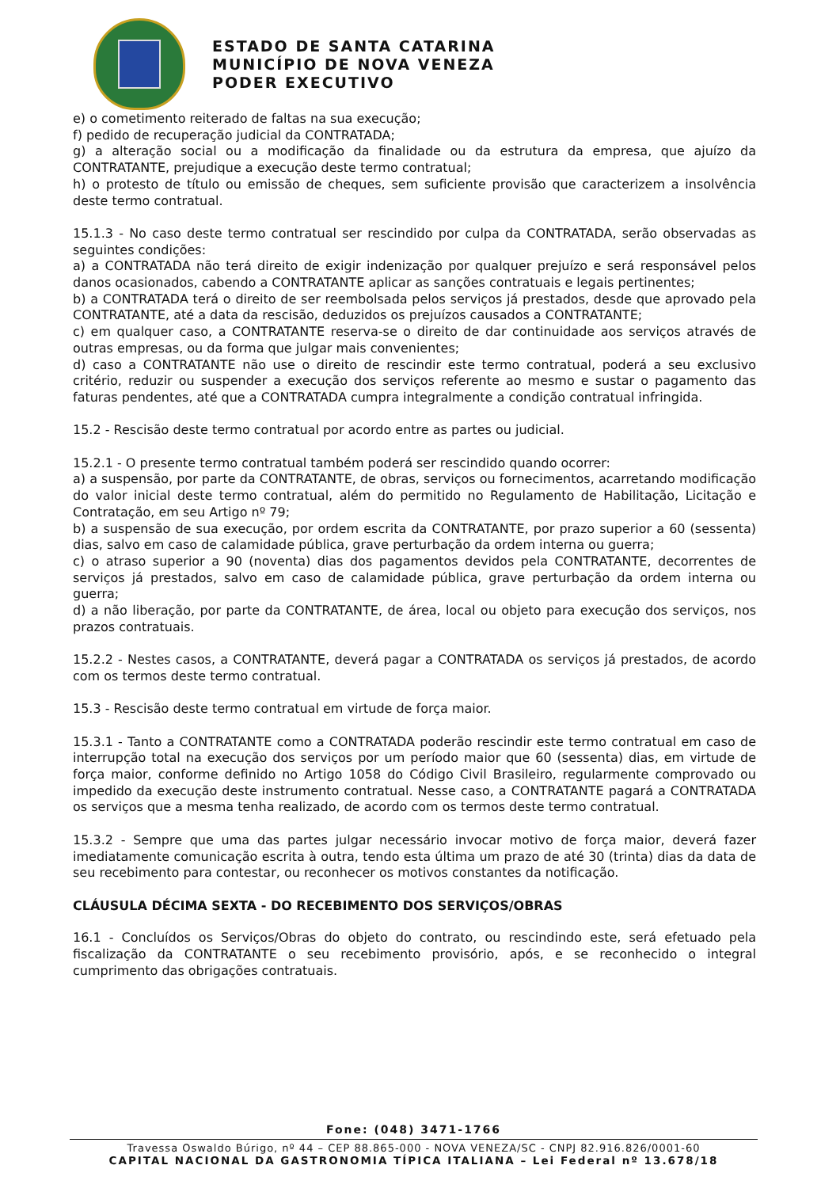ESTADO DE SANTA CATARINA
MUNICÍPIO DE NOVA VENEZA
PODER EXECUTIVO
e) o cometimento reiterado de faltas na sua execução;
f) pedido de recuperação judicial da CONTRATADA;
g) a alteração social ou a modificação da finalidade ou da estrutura da empresa, que ajuízo da CONTRATANTE, prejudique a execução deste termo contratual;
h) o protesto de título ou emissão de cheques, sem suficiente provisão que caracterizem a insolvência deste termo contratual.
15.1.3 - No caso deste termo contratual ser rescindido por culpa da CONTRATADA, serão observadas as seguintes condições:
a) a CONTRATADA não terá direito de exigir indenização por qualquer prejuízo e será responsável pelos danos ocasionados, cabendo a CONTRATANTE aplicar as sanções contratuais e legais pertinentes;
b) a CONTRATADA terá o direito de ser reembolsada pelos serviços já prestados, desde que aprovado pela CONTRATANTE, até a data da rescisão, deduzidos os prejuízos causados a CONTRATANTE;
c) em qualquer caso, a CONTRATANTE reserva-se o direito de dar continuidade aos serviços através de outras empresas, ou da forma que julgar mais convenientes;
d) caso a CONTRATANTE não use o direito de rescindir este termo contratual, poderá a seu exclusivo critério, reduzir ou suspender a execução dos serviços referente ao mesmo e sustar o pagamento das faturas pendentes, até que a CONTRATADA cumpra integralmente a condição contratual infringida.
15.2 - Rescisão deste termo contratual por acordo entre as partes ou judicial.
15.2.1 - O presente termo contratual também poderá ser rescindido quando ocorrer:
a) a suspensão, por parte da CONTRATANTE, de obras, serviços ou fornecimentos, acarretando modificação do valor inicial deste termo contratual, além do permitido no Regulamento de Habilitação, Licitação e Contratação, em seu Artigo nº 79;
b) a suspensão de sua execução, por ordem escrita da CONTRATANTE, por prazo superior a 60 (sessenta) dias, salvo em caso de calamidade pública, grave perturbação da ordem interna ou guerra;
c) o atraso superior a 90 (noventa) dias dos pagamentos devidos pela CONTRATANTE, decorrentes de serviços já prestados, salvo em caso de calamidade pública, grave perturbação da ordem interna ou guerra;
d) a não liberação, por parte da CONTRATANTE, de área, local ou objeto para execução dos serviços, nos prazos contratuais.
15.2.2 - Nestes casos, a CONTRATANTE, deverá pagar a CONTRATADA os serviços já prestados, de acordo com os termos deste termo contratual.
15.3 - Rescisão deste termo contratual em virtude de força maior.
15.3.1 - Tanto a CONTRATANTE como a CONTRATADA poderão rescindir este termo contratual em caso de interrupção total na execução dos serviços por um período maior que 60 (sessenta) dias, em virtude de força maior, conforme definido no Artigo 1058 do Código Civil Brasileiro, regularmente comprovado ou impedido da execução deste instrumento contratual. Nesse caso, a CONTRATANTE pagará a CONTRATADA os serviços que a mesma tenha realizado, de acordo com os termos deste termo contratual.
15.3.2 - Sempre que uma das partes julgar necessário invocar motivo de força maior, deverá fazer imediatamente comunicação escrita à outra, tendo esta última um prazo de até 30 (trinta) dias da data de seu recebimento para contestar, ou reconhecer os motivos constantes da notificação.
CLÁUSULA DÉCIMA SEXTA - DO RECEBIMENTO DOS SERVIÇOS/OBRAS
16.1 - Concluídos os Serviços/Obras do objeto do contrato, ou rescindindo este, será efetuado pela fiscalização da CONTRATANTE o seu recebimento provisório, após, e se reconhecido o integral cumprimento das obrigações contratuais.
Fone: (048) 3471-1766
Travessa Oswaldo Búrigo, nº 44 – CEP 88.865-000 - NOVA VENEZA/SC - CNPJ 82.916.826/0001-60
CAPITAL NACIONAL DA GASTRONOMIA TÍPICA ITALIANA – Lei Federal nº 13.678/18